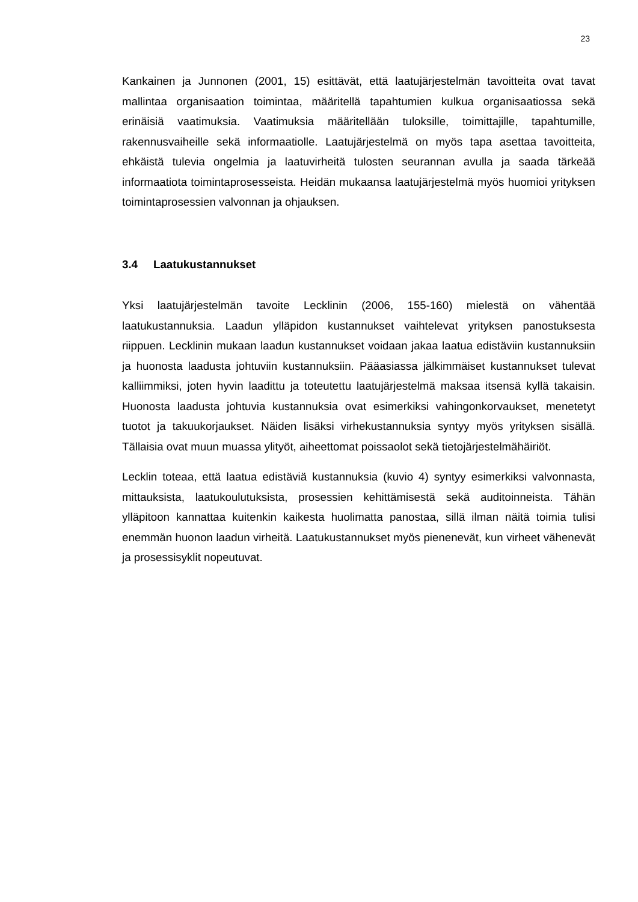23
Kankainen ja Junnonen (2001, 15) esittävät, että laatujärjestelmän tavoitteita ovat tavat mallintaa organisaation toimintaa, määritellä tapahtumien kulkua organisaatiossa sekä erinäisiä vaatimuksia. Vaatimuksia määritellään tuloksille, toimittajille, tapahtumille, rakennusvaiheille sekä informaatiolle. Laatujärjestelmä on myös tapa asettaa tavoitteita, ehkäistä tulevia ongelmia ja laatuvirheitä tulosten seurannan avulla ja saada tärkeää informaatiota toimintaprosesseista. Heidän mukaansa laatujärjestelmä myös huomioi yrityksen toimintaprosessien valvonnan ja ohjauksen.
3.4 Laatukustannukset
Yksi laatujärjestelmän tavoite Lecklinin (2006, 155-160) mielestä on vähentää laatukustannuksia. Laadun ylläpidon kustannukset vaihtelevat yrityksen panostuksesta riippuen. Lecklinin mukaan laadun kustannukset voidaan jakaa laatua edistäviin kustannuksiin ja huonosta laadusta johtuviin kustannuksiin. Pääasiassa jälkimmäiset kustannukset tulevat kalliimmiksi, joten hyvin laadittu ja toteutettu laatujärjestelmä maksaa itsensä kyllä takaisin. Huonosta laadusta johtuvia kustannuksia ovat esimerkiksi vahingonkorvaukset, menetetyt tuotot ja takuukorjaukset. Näiden lisäksi virhekustannuksia syntyy myös yrityksen sisällä. Tällaisia ovat muun muassa ylityöt, aiheettomat poissaolot sekä tietojärjestelmähäiriöt.
Lecklin toteaa, että laatua edistäviä kustannuksia (kuvio 4) syntyy esimerkiksi valvonnasta, mittauksista, laatukoulutuksista, prosessien kehittämisestä sekä auditoinneista. Tähän ylläpitoon kannattaa kuitenkin kaikesta huolimatta panostaa, sillä ilman näitä toimia tulisi enemmän huonon laadun virheitä. Laatukustannukset myös pienenevät, kun virheet vähenevät ja prosessisyklit nopeutuvat.